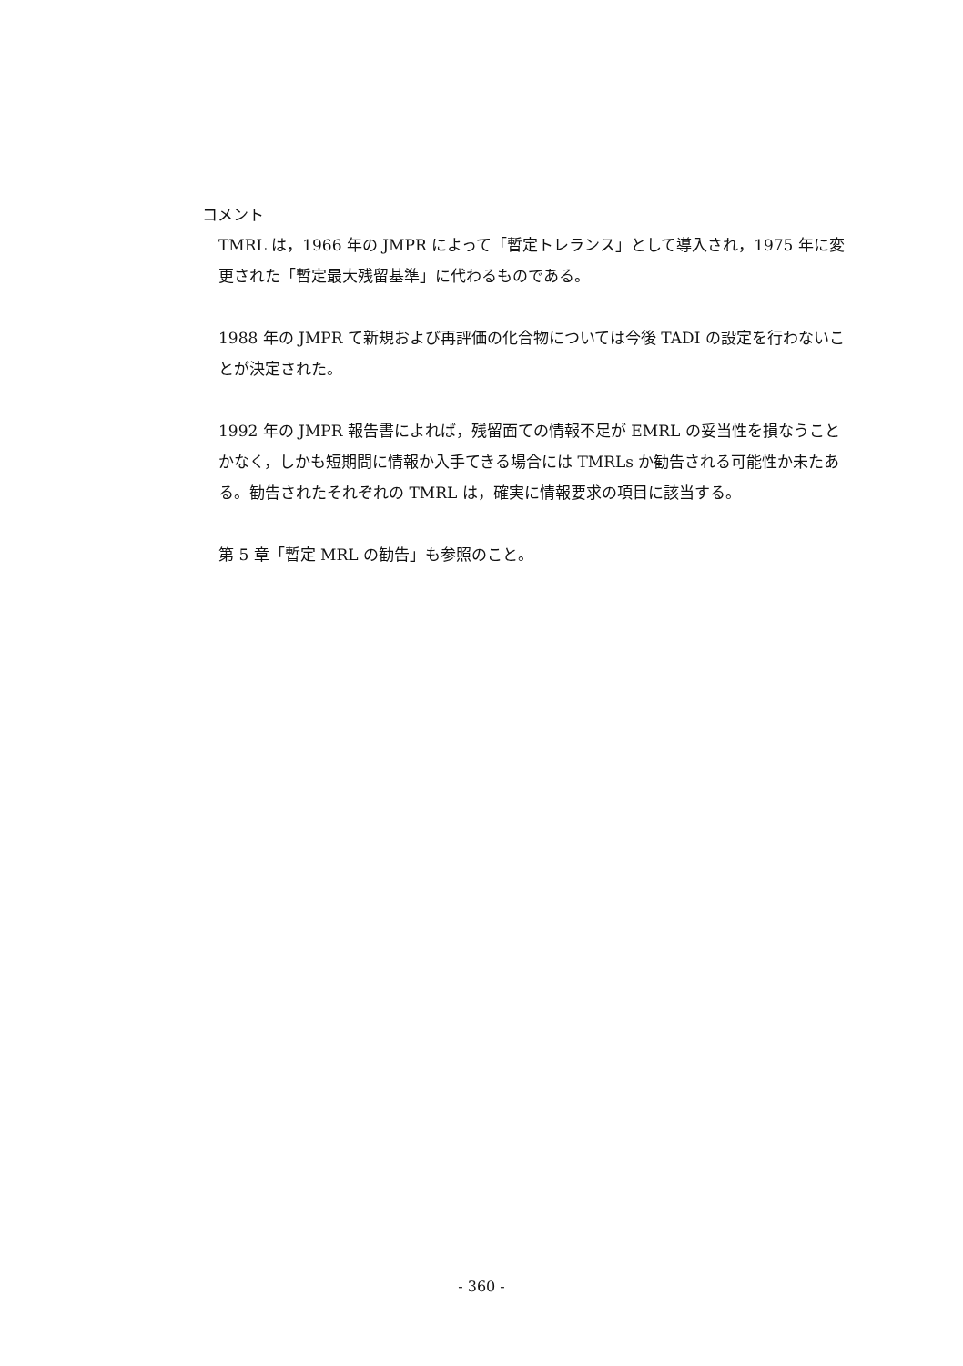コメント
TMRL は，1966 年の JMPR によって「暫定トレランス」として導入され，1975 年に変更された「暫定最大残留基準」に代わるものである。
1988 年の JMPR て新規および再評価の化合物については今後 TADI の設定を行わないことが決定された。
1992 年の JMPR 報告書によれば，残留面ての情報不足が EMRL の妥当性を損なうことかなく，しかも短期間に情報か入手てきる場合には TMRLs か勧告される可能性か未たある。勧告されたそれぞれの TMRL は，確実に情報要求の項目に該当する。
第 5 章「暫定 MRL の勧告」も参照のこと。
- 360 -